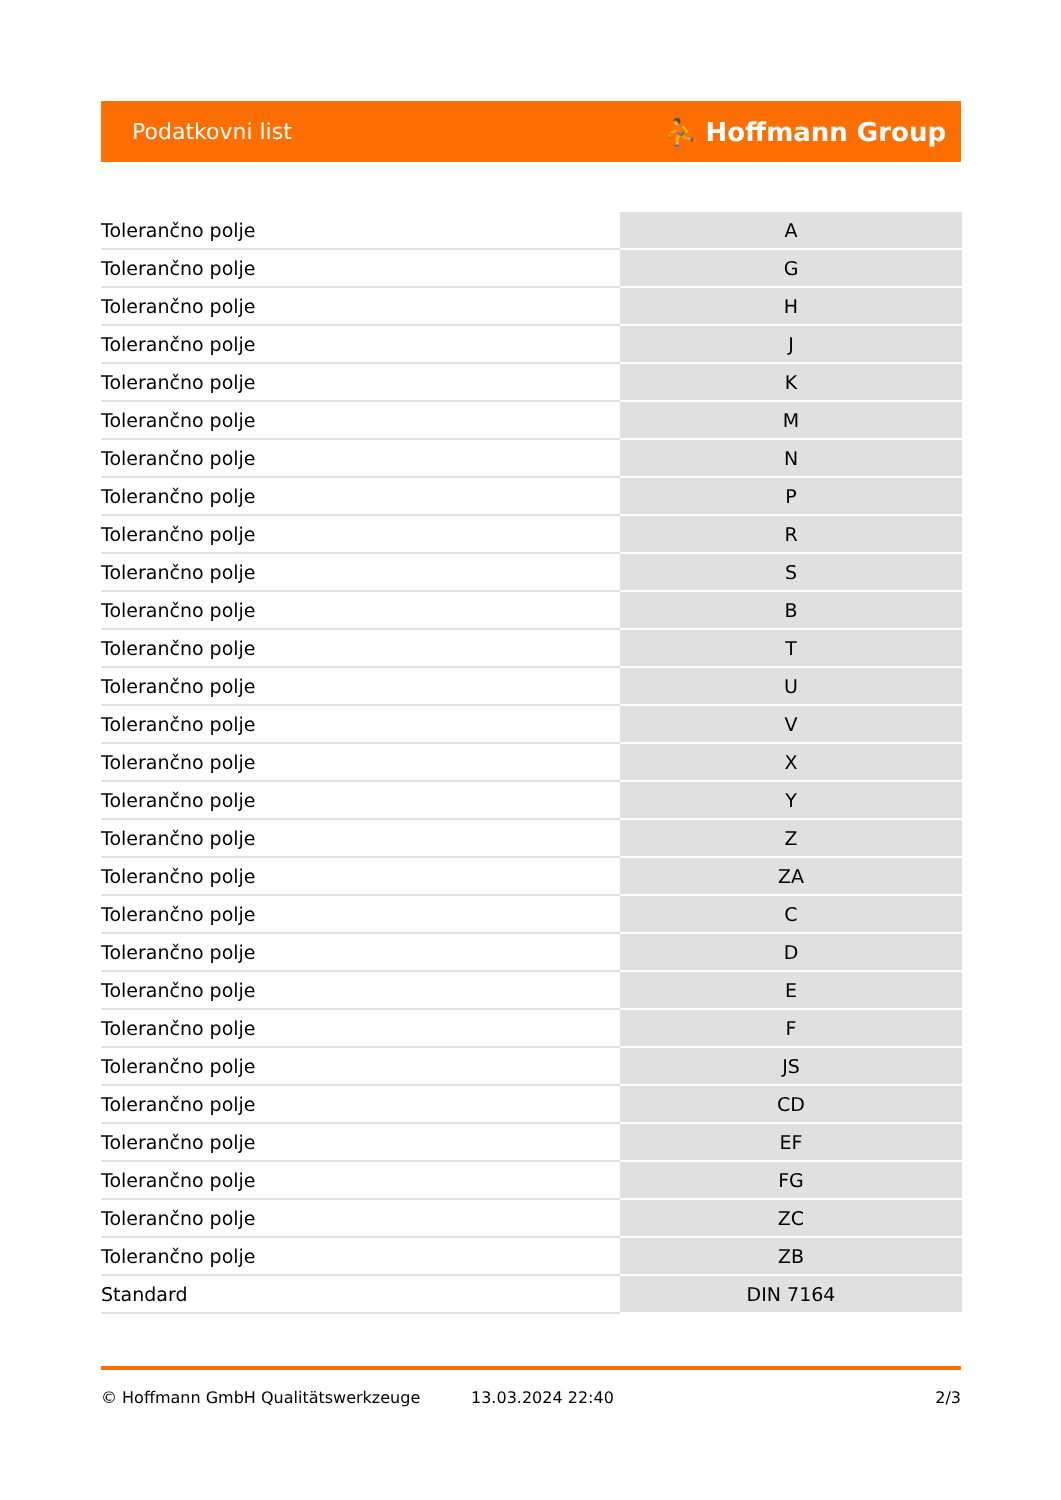Podatkovni list ⛹ Hoffmann Group
| Tolerančno polje | A |
| Tolerančno polje | G |
| Tolerančno polje | H |
| Tolerančno polje | J |
| Tolerančno polje | K |
| Tolerančno polje | M |
| Tolerančno polje | N |
| Tolerančno polje | P |
| Tolerančno polje | R |
| Tolerančno polje | S |
| Tolerančno polje | B |
| Tolerančno polje | T |
| Tolerančno polje | U |
| Tolerančno polje | V |
| Tolerančno polje | X |
| Tolerančno polje | Y |
| Tolerančno polje | Z |
| Tolerančno polje | ZA |
| Tolerančno polje | C |
| Tolerančno polje | D |
| Tolerančno polje | E |
| Tolerančno polje | F |
| Tolerančno polje | JS |
| Tolerančno polje | CD |
| Tolerančno polje | EF |
| Tolerančno polje | FG |
| Tolerančno polje | ZC |
| Tolerančno polje | ZB |
| Standard | DIN 7164 |
© Hoffmann GmbH Qualitätswerkzeuge 13.03.2024 22:40 2/3